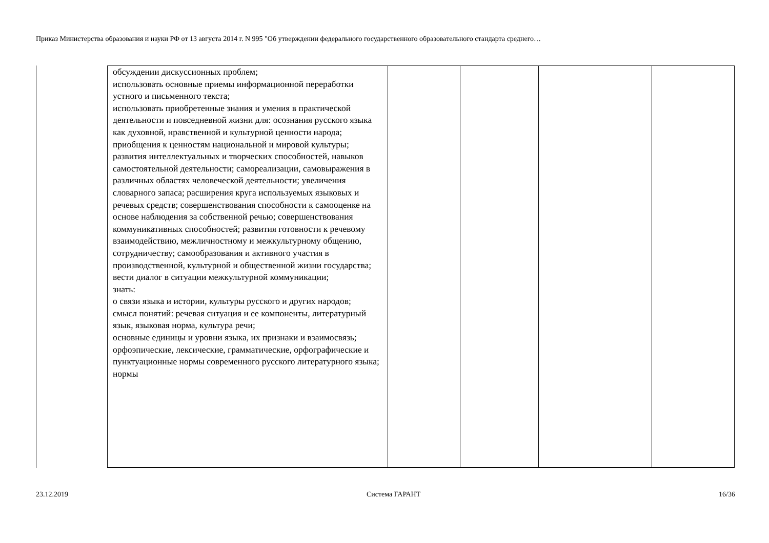Приказ Министерства образования и науки РФ от 13 августа 2014 г. N 995 "Об утверждении федерального государственного образовательного стандарта среднего…
| обсуждении дискуссионных проблем; использовать основные приемы информационной переработки устного и письменного текста; использовать приобретенные знания и умения в практической деятельности и повседневной жизни для: осознания русского языка как духовной, нравственной и культурной ценности народа; приобщения к ценностям национальной и мировой культуры; развития интеллектуальных и творческих способностей, навыков самостоятельной деятельности; самореализации, самовыражения в различных областях человеческой деятельности; увеличения словарного запаса; расширения круга используемых языковых и речевых средств; совершенствования способности к самооценке на основе наблюдения за собственной речью; совершенствования коммуникативных способностей; развития готовности к речевому взаимодействию, межличностному и межкультурному общению, сотрудничеству; самообразования и активного участия в производственной, культурной и общественной жизни государства; вести диалог в ситуации межкультурной коммуникации; знать: о связи языка и истории, культуры русского и других народов; смысл понятий: речевая ситуация и ее компоненты, литературный язык, языковая норма, культура речи; основные единицы и уровни языка, их признаки и взаимосвязь; орфоэпические, лексические, грамматические, орфографические и пунктуационные нормы современного русского литературного языка; нормы | | | | |
23.12.2019 Система ГАРАНТ 16/36